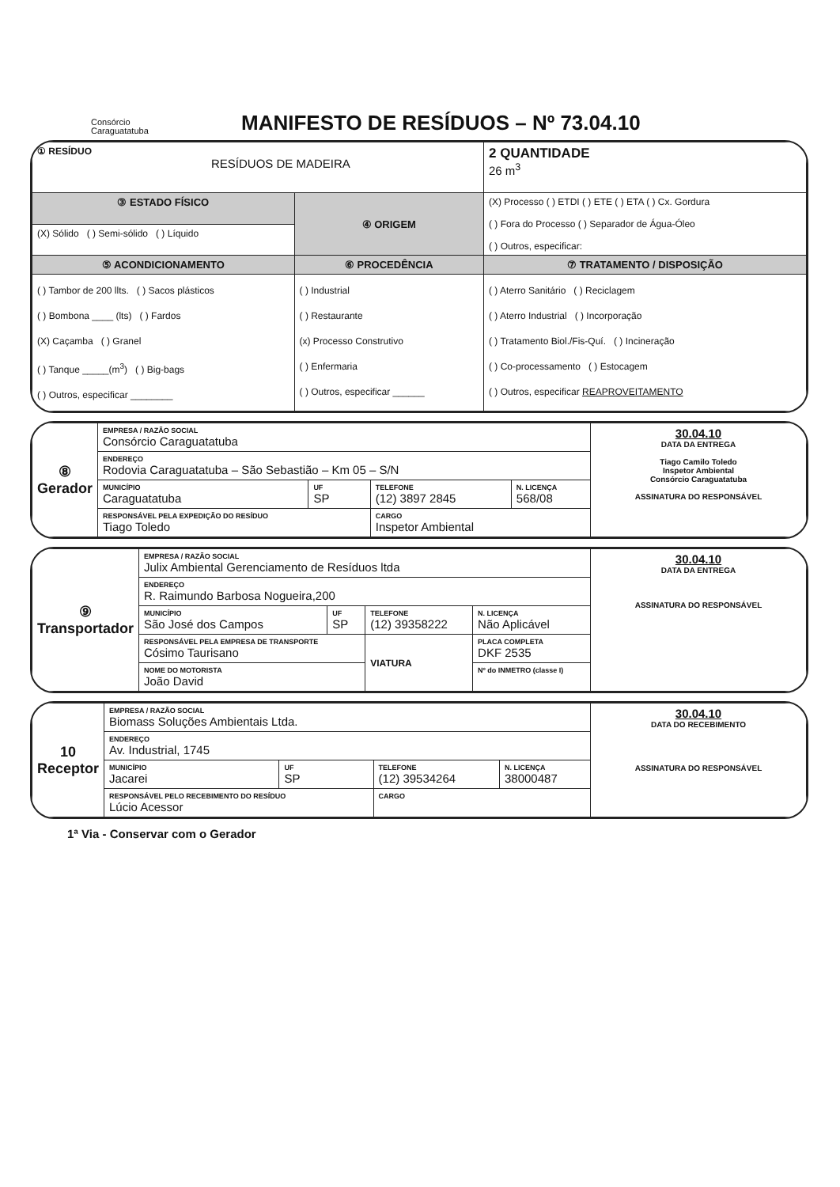Consórcio
Caraguatatuba
MANIFESTO DE RESÍDUOS – Nº 73.04.10
| ① RESÍDUO RESÍDUOS DE MADEIRA | | 2 QUANTIDADE 26 m<sup>3</sup> |
| ③ ESTADO FÍSICO | ④ ORIGEM | (X) Processo ( ) ETDI ( ) ETE ( ) ETA ( ) Cx. Gordura ( ) Fora do Processo ( ) Separador de Água-Óleo ( ) Outros, especificar: |
| (X) Sólido ( ) Semi-sólido ( ) Líquido | | |
| ⑤ ACONDICIONAMENTO | ⑥ PROCEDÊNCIA | ⑦ TRATAMENTO / DISPOSIÇÃO |
| ( ) Tambor de 200 llts. ( ) Sacos plásticos ( ) Bombona ____ (lts) ( ) Fardos (X) Caçamba ( ) Granel ( ) Tanque _____(m<sup>3</sup>) ( ) Big-bags ( ) Outros, especificar ________ | ( ) Industrial ( ) Restaurante (x) Processo Construtivo ( ) Enfermaria ( ) Outros, especificar ______ | ( ) Aterro Sanitário ( ) Reciclagem ( ) Aterro Industrial ( ) Incorporação ( ) Tratamento Biol./Fis-Quí. ( ) Incineração ( ) Co-processamento ( ) Estocagem ( ) Outros, especificar REAPROVEITAMENTO |
| ⑧ Gerador | EMPRESA / RAZÃO SOCIAL Consórcio Caraguatatuba | | | | 30.04.10 DATA DA ENTREGA Tiago Camilo Toledo Inspetor Ambiental Consórcio Caraguatatuba ASSINATURA DO RESPONSÁVEL |
| | ENDEREÇO Rodovia Caraguatatuba – São Sebastião – Km 05 – S/N | | | | |
| | MUNICÍPIO Caraguatatuba | UF SP | TELEFONE (12) 3897 2845 | N. LICENÇA 568/08 | |
| | RESPONSÁVEL PELA EXPEDIÇÃO DO RESÍDUO Tiago Toledo | | CARGO Inspetor Ambiental | | |
| ⑨ Transportador | EMPRESA / RAZÃO SOCIAL Julix Ambiental Gerenciamento de Resíduos ltda | | | | | 30.04.10 DATA DA ENTREGA ASSINATURA DO RESPONSÁVEL |
| | ENDEREÇO R. Raimundo Barbosa Nogueira,200 | | | | | |
| | MUNICÍPIO São José dos Campos | UF SP | TELEFONE (12) 39358222 | | N. LICENÇA Não Aplicável | |
| | RESPONSÁVEL PELA EMPRESA DE TRANSPORTE Cósimo Taurisano | | VIATURA | PLACA COMPLETA DKF 2535 | | |
| | NOME DO MOTORISTA João David | | | Nº do INMETRO (classe I) | | |
| 10 Receptor | EMPRESA / RAZÃO SOCIAL Biomass Soluções Ambientais Ltda. | | | | 30.04.10 DATA DO RECEBIMENTO ASSINATURA DO RESPONSÁVEL |
| | ENDEREÇO Av. Industrial, 1745 | | | | |
| | MUNICÍPIO Jacarei | UF SP | TELEFONE (12) 39534264 | N. LICENÇA 38000487 | |
| | RESPONSÁVEL PELO RECEBIMENTO DO RESÍDUO Lúcio Acessor | | CARGO | | |
1ª Via - Conservar com o Gerador